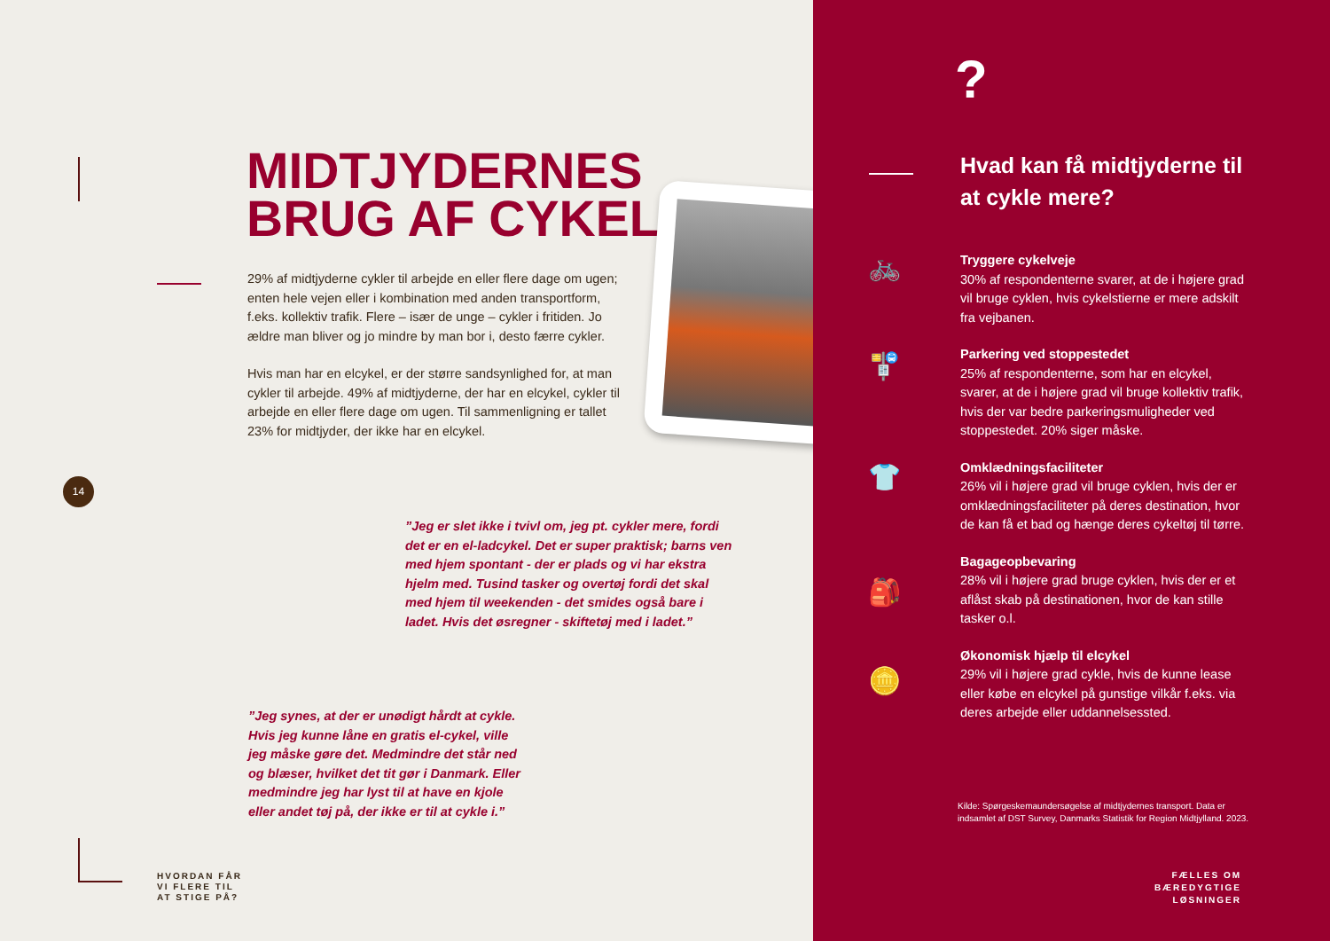MIDTJYDERNES
BRUG AF CYKEL
29% af midtjyderne cykler til arbejde en eller flere dage om ugen; enten hele vejen eller i kombination med anden transportform, f.eks. kollektiv trafik. Flere – især de unge – cykler i fritiden. Jo ældre man bliver og jo mindre by man bor i, desto færre cykler.
Hvis man har en elcykel, er der større sandsynlighed for, at man cykler til arbejde. 49% af midtjyderne, der har en elcykel, cykler til arbejde en eller flere dage om ugen. Til sammenligning er tallet 23% for midtjyder, der ikke har en elcykel.
14
”Jeg er slet ikke i tvivl om, jeg pt. cykler mere, fordi det er en el-ladcykel. Det er super praktisk; barns ven med hjem spontant - der er plads og vi har ekstra hjelm med. Tusind tasker og overtøj fordi det skal med hjem til weekenden - det smides også bare i ladet. Hvis det øsregner - skiftetøj med i ladet.”
”Jeg synes, at der er unødigt hårdt at cykle. Hvis jeg kunne låne en gratis el-cykel, ville jeg måske gøre det. Medmindre det står ned og blæser, hvilket det tit gør i Danmark. Eller medmindre jeg har lyst til at have en kjole eller andet tøj på, der ikke er til at cykle i.”
HVORDAN FÅR
VI FLERE TIL
AT STIGE PÅ?
?
Hvad kan få midtjyderne til at cykle mere?
🚲
🚏
👕
🎒
🪙
Tryggere cykelveje
30% af respondenterne svarer, at de i højere grad vil bruge cyklen, hvis cykelstierne er mere adskilt fra vejbanen.
Parkering ved stoppestedet
25% af respondenterne, som har en elcykel, svarer, at de i højere grad vil bruge kollektiv trafik, hvis der var bedre parkeringsmuligheder ved stoppestedet. 20% siger måske.
Omklædningsfaciliteter
26% vil i højere grad vil bruge cyklen, hvis der er omklædningsfaciliteter på deres destination, hvor de kan få et bad og hænge deres cykeltøj til tørre.
Bagageopbevaring
28% vil i højere grad bruge cyklen, hvis der er et aflåst skab på destinationen, hvor de kan stille tasker o.l.
Økonomisk hjælp til elcykel
29% vil i højere grad cykle, hvis de kunne lease eller købe en elcykel på gunstige vilkår f.eks. via deres arbejde eller uddannelsessted.
Kilde: Spørgeskemaundersøgelse af midtjydernes transport. Data er indsamlet af DST Survey, Danmarks Statistik for Region Midtjylland. 2023.
FÆLLES OM
BÆREDYGTIGE
LØSNINGER